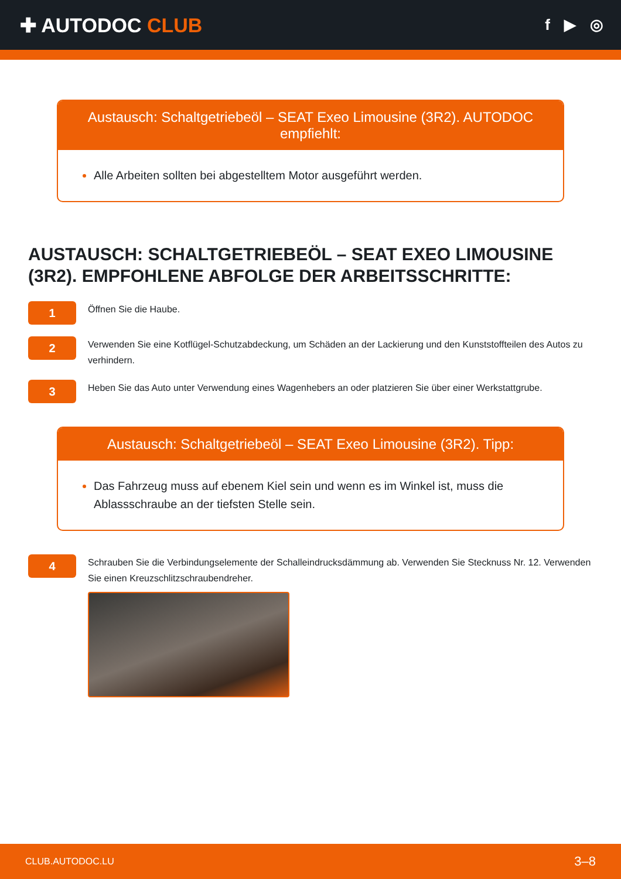✚ AUTODOC CLUB
f ▶ ◎
Austausch: Schaltgetriebeöl – SEAT Exeo Limousine (3R2). AUTODOC empfiehlt:
Alle Arbeiten sollten bei abgestelltem Motor ausgeführt werden.
AUSTAUSCH: SCHALTGETRIEBEÖL – SEAT EXEO LIMOUSINE (3R2). EMPFOHLENE ABFOLGE DER ARBEITSSCHRITTE:
1
Öffnen Sie die Haube.
2
Verwenden Sie eine Kotflügel-Schutzabdeckung, um Schäden an der Lackierung und den Kunststoffteilen des Autos zu verhindern.
3
Heben Sie das Auto unter Verwendung eines Wagenhebers an oder platzieren Sie über einer Werkstattgrube.
Austausch: Schaltgetriebeöl – SEAT Exeo Limousine (3R2). Tipp:
Das Fahrzeug muss auf ebenem Kiel sein und wenn es im Winkel ist, muss die Ablassschraube an der tiefsten Stelle sein.
4
Schrauben Sie die Verbindungselemente der Schalleindrucksdämmung ab. Verwenden Sie Stecknuss Nr. 12. Verwenden Sie einen Kreuzschlitzschraubendreher.
CLUB.AUTODOC.LU 3–8